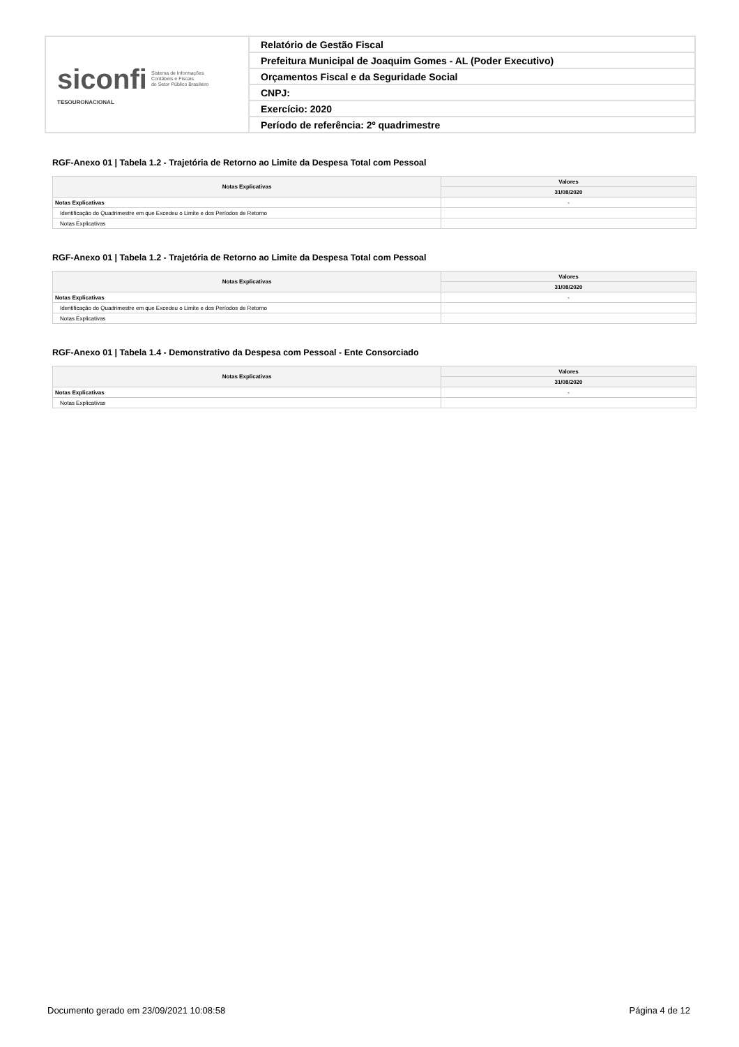| siconfi Sistema de Informações Contábeis e Fiscais do Setor Público Brasileiro TESOURONACIONAL | Relatório de Gestão Fiscal |
| | Prefeitura Municipal de Joaquim Gomes - AL (Poder Executivo) |
| | Orçamentos Fiscal e da Seguridade Social |
| | CNPJ: |
| | Exercício: 2020 |
| | Período de referência: 2º quadrimestre |
RGF-Anexo 01 | Tabela 1.2 - Trajetória de Retorno ao Limite da Despesa Total com Pessoal
| Notas Explicativas | Valores |
| --- | --- |
| | 31/08/2020 |
| Notas Explicativas | - |
| Identificação do Quadrimestre em que Excedeu o Limite e dos Períodos de Retorno | |
| Notas Explicativas | |
RGF-Anexo 01 | Tabela 1.2 - Trajetória de Retorno ao Limite da Despesa Total com Pessoal
| Notas Explicativas | Valores |
| --- | --- |
| | 31/08/2020 |
| Notas Explicativas | - |
| Identificação do Quadrimestre em que Excedeu o Limite e dos Períodos de Retorno | |
| Notas Explicativas | |
RGF-Anexo 01 | Tabela 1.4 - Demonstrativo da Despesa com Pessoal - Ente Consorciado
| Notas Explicativas | Valores |
| --- | --- |
| | 31/08/2020 |
| Notas Explicativas | - |
| Notas Explicativas | |
Documento gerado em 23/09/2021 10:08:58
Página 4 de 12